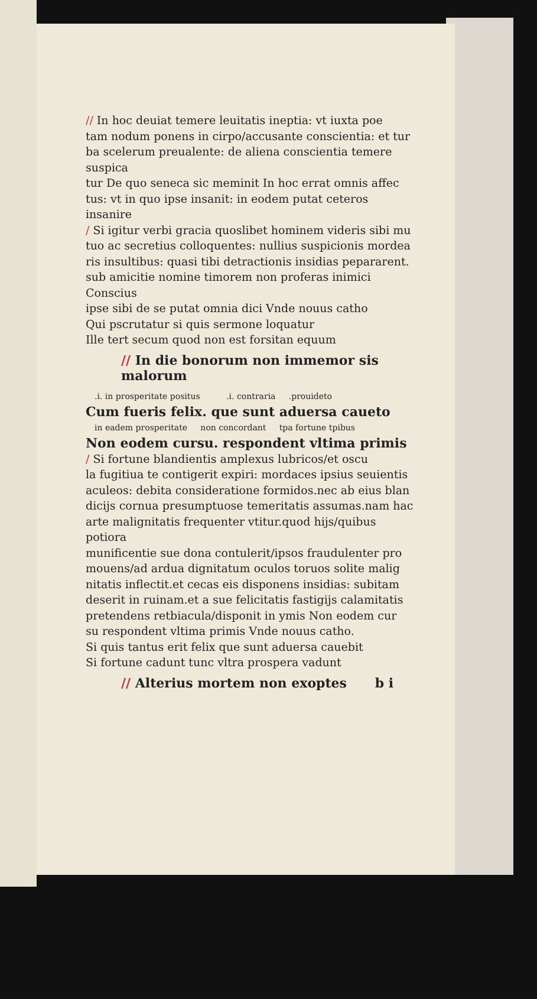// In hoc deuiat temere leuitatis ineptia: vt iuxta poe
tam nodum ponens in cirpo/accusante conscientia: et tur
ba scelerum preualente: de aliena conscientia temere suspica
tur De quo seneca sic meminit In hoc errat omnis affec
tus: vt in quo ipse insanit: in eodem putat ceteros insanire
/ Si igitur verbi gracia quoslibet hominem videris sibi mu
tuo ac secretius colloquentes: nullius suspicionis mordea
ris insultibus: quasi tibi detractionis insidias pepararent.
sub amicitie nomine timorem non proferas inimici Conscius
ipse sibi de se putat omnia dici Vnde nouus catho
Qui pscrutatur si quis sermone loquatur
Ille tert secum quod non est forsitan equum
// In die bonorum non immemor sis malorum
.i. in prosperitate positus .i. contraria .prouideto
Cum fueris felix. que sunt aduersa caueto
in eadem prosperitate non concordant tpa fortune tpibus
Non eodem cursu. respondent vltima primis
/ Si fortune blandientis amplexus lubricos/et oscu
la fugitiua te contigerit expiri: mordaces ipsius seuientis
aculeos: debita consideratione formidos.nec ab eius blan
dicijs cornua presumptuose temeritatis assumas.nam hac
arte malignitatis frequenter vtitur.quod hijs/quibus potiora
munificentie sue dona contulerit/ipsos fraudulenter pro
mouens/ad ardua dignitatum oculos toruos solite malig
nitatis inflectit.et cecas eis disponens insidias: subitam
deserit in ruinam.et a sue felicitatis fastigijs calamitatis
pretendens retbiacula/disponit in ymis Non eodem cur
su respondent vltima primis Vnde nouus catho.
Si quis tantus erit felix que sunt aduersa cauebit
Si fortune cadunt tunc vltra prospera vadunt
// Alterius mortem non exoptes b i